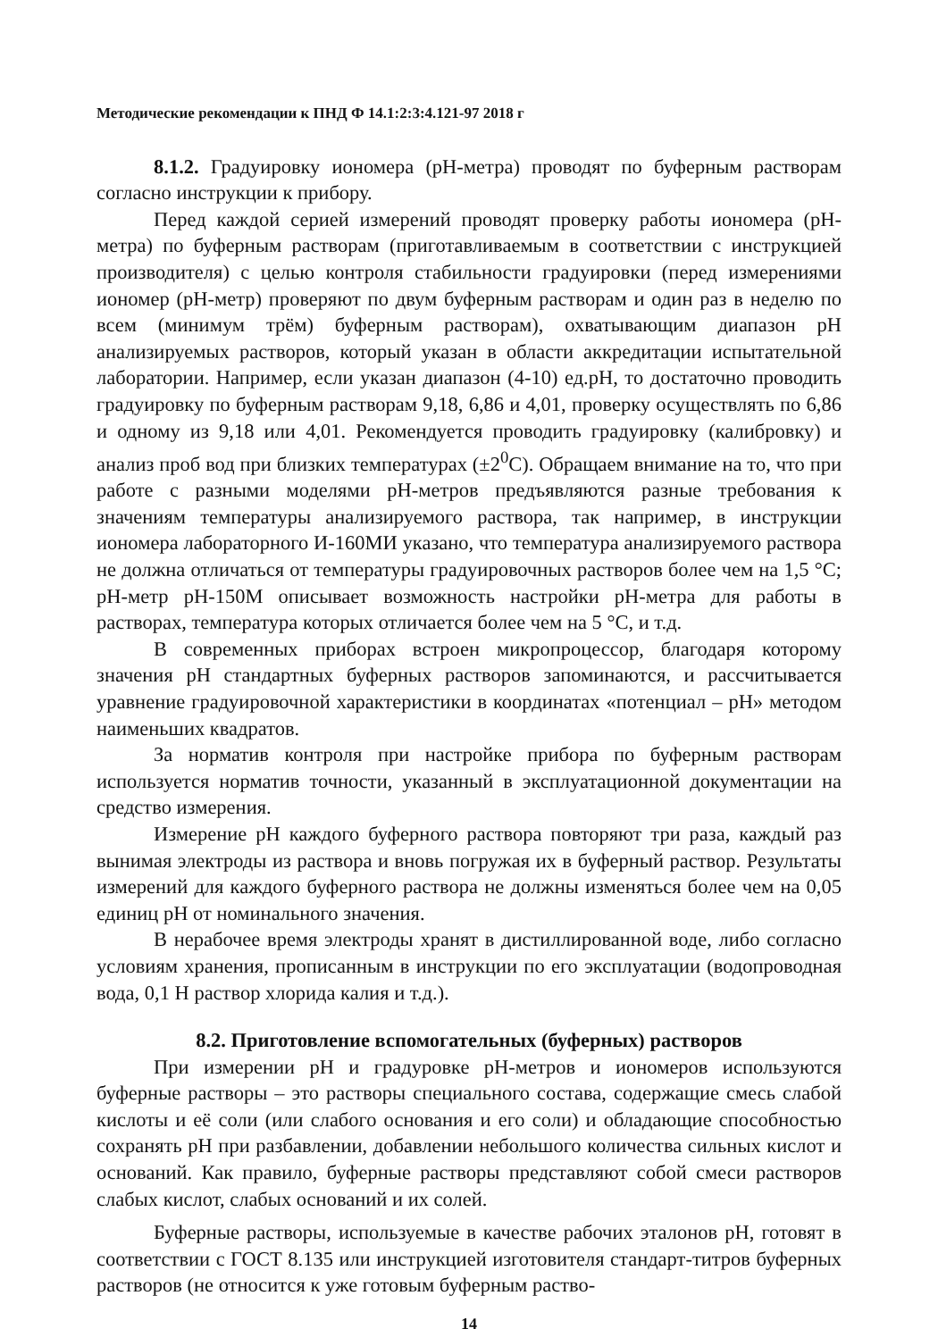Методические рекомендации к ПНД Ф 14.1:2:3:4.121-97 2018 г
8.1.2. Градуировку иономера (pH-метра) проводят по буферным растворам согласно инструкции к прибору.
Перед каждой серией измерений проводят проверку работы иономера (pH-метра) по буферным растворам (приготавливаемым в соответствии с инструкцией производителя) с целью контроля стабильности градуировки (перед измерениями иономер (pH-метр) проверяют по двум буферным растворам и один раз в неделю по всем (минимум трём) буферным растворам), охватывающим диапазон pH анализируемых растворов, который указан в области аккредитации испытательной лаборатории. Например, если указан диапазон (4-10) ед.pH, то достаточно проводить градуировку по буферным растворам 9,18, 6,86 и 4,01, проверку осуществлять по 6,86 и одному из 9,18 или 4,01. Рекомендуется проводить градуировку (калибровку) и анализ проб вод при близких температурах (±2<sup>0</sup>С). Обращаем внимание на то, что при работе с разными моделями pH-метров предъявляются разные требования к значениям температуры анализируемого раствора, так например, в инструкции иономера лабораторного И-160МИ указано, что температура анализируемого раствора не должна отличаться от температуры градуировочных растворов более чем на 1,5 °С; pH-метр pH-150М описывает возможность настройки pH-метра для работы в растворах, температура которых отличается более чем на 5 °С, и т.д.
В современных приборах встроен микропроцессор, благодаря которому значения pH стандартных буферных растворов запоминаются, и рассчитывается уравнение градуировочной характеристики в координатах «потенциал – pH» методом наименьших квадратов.
За норматив контроля при настройке прибора по буферным растворам используется норматив точности, указанный в эксплуатационной документации на средство измерения.
Измерение pH каждого буферного раствора повторяют три раза, каждый раз вынимая электроды из раствора и вновь погружая их в буферный раствор. Результаты измерений для каждого буферного раствора не должны изменяться более чем на 0,05 единиц pH от номинального значения.
В нерабочее время электроды хранят в дистиллированной воде, либо согласно условиям хранения, прописанным в инструкции по его эксплуатации (водопроводная вода, 0,1 Н раствор хлорида калия и т.д.).
8.2. Приготовление вспомогательных (буферных) растворов
При измерении pH и градуровке pH-метров и иономеров используются буферные растворы – это растворы специального состава, содержащие смесь слабой кислоты и её соли (или слабого основания и его соли) и обладающие способностью сохранять pH при разбавлении, добавлении небольшого количества сильных кислот и оснований. Как правило, буферные растворы представляют собой смеси растворов слабых кислот, слабых оснований и их солей.
Буферные растворы, используемые в качестве рабочих эталонов pH, готовят в соответствии с ГОСТ 8.135 или инструкцией изготовителя стандарт-титров буферных растворов (не относится к уже готовым буферным раство-
14